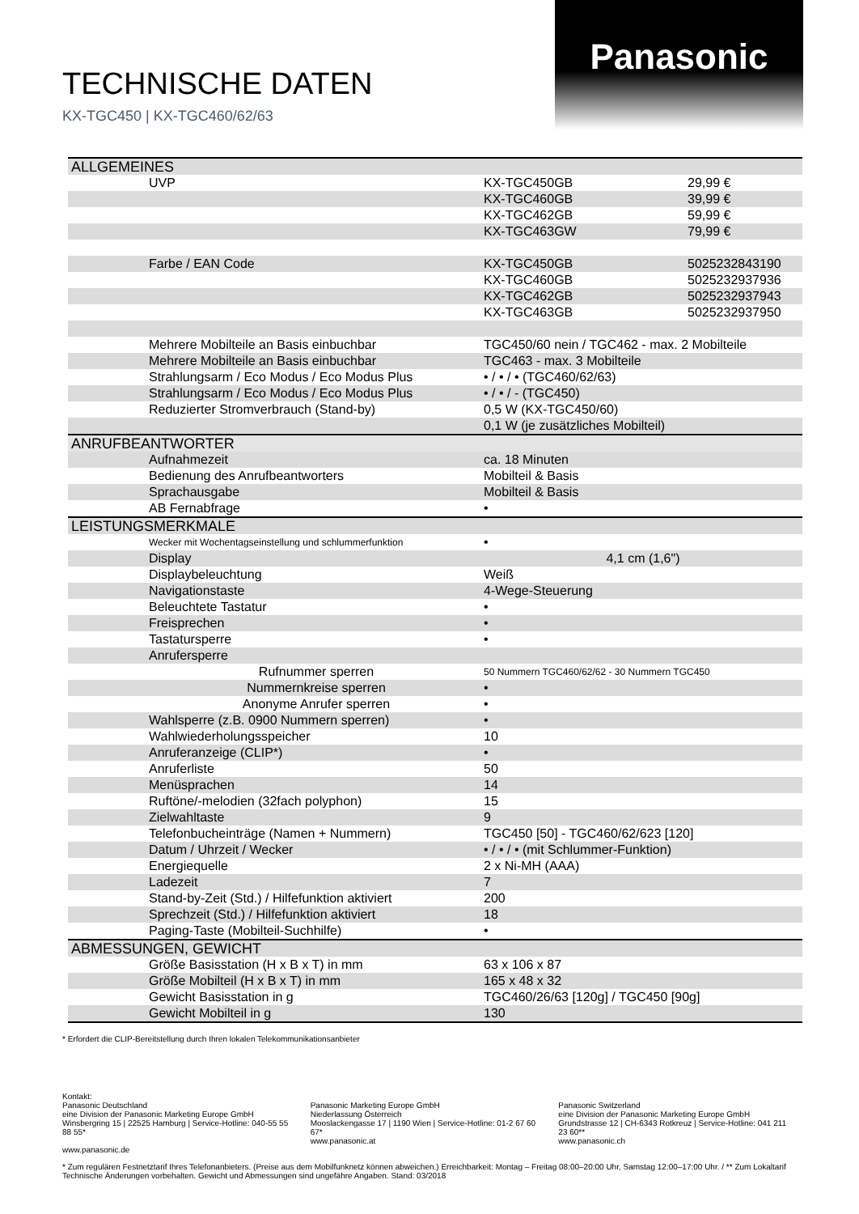Panasonic
TECHNISCHE DATEN
KX-TGC450 | KX-TGC460/62/63
| ALLGEMEINES | | | |
| | UVP | KX-TGC450GB | 29,99 € |
| | | KX-TGC460GB | 39,99 € |
| | | KX-TGC462GB | 59,99 € |
| | | KX-TGC463GW | 79,99 € |
| | Farbe / EAN Code | KX-TGC450GB | 5025232843190 |
| | | KX-TGC460GB | 5025232937936 |
| | | KX-TGC462GB | 5025232937943 |
| | | KX-TGC463GB | 5025232937950 |
| | Mehrere Mobilteile an Basis einbuchbar | TGC450/60 nein / TGC462 - max. 2 Mobilteile | |
| | Mehrere Mobilteile an Basis einbuchbar | TGC463 - max. 3 Mobilteile | |
| | Strahlungsarm / Eco Modus / Eco Modus Plus | • / • / • (TGC460/62/63) | |
| | Strahlungsarm / Eco Modus / Eco Modus Plus | • / • / - (TGC450) | |
| | Reduzierter Stromverbrauch (Stand-by) | 0,5 W (KX-TGC450/60) | |
| | | 0,1 W (je zusätzliches Mobilteil) | |
| ANRUFBEANTWORTER | | | |
| | Aufnahmezeit | ca. 18 Minuten | |
| | Bedienung des Anrufbeantworters | Mobilteil & Basis | |
| | Sprachausgabe | Mobilteil & Basis | |
| | AB Fernabfrage | • | |
| LEISTUNGSMERKMALE | | | |
| | Wecker mit Wochentagseinstellung und schlummerfunktion | • | |
| | Display | 4,1 cm (1,6") | |
| | Displaybeleuchtung | Weiß | |
| | Navigationstaste | 4-Wege-Steuerung | |
| | Beleuchtete Tastatur | • | |
| | Freisprechen | • | |
| | Tastatursperre | • | |
| | Anrufersperre | | |
| | Rufnummer sperren | 50 Nummern TGC460/62/62 - 30 Nummern TGC450 | |
| | Nummernkreise sperren | • | |
| | Anonyme Anrufer sperren | • | |
| | Wahlsperre (z.B. 0900 Nummern sperren) | • | |
| | Wahlwiederholungsspeicher | 10 | |
| | Anruferanzeige (CLIP*) | • | |
| | Anruferliste | 50 | |
| | Menüsprachen | 14 | |
| | Ruftöne/-melodien (32fach polyphon) | 15 | |
| | Zielwahltaste | 9 | |
| | Telefonbucheinträge (Namen + Nummern) | TGC450 [50] - TGC460/62/623 [120] | |
| | Datum / Uhrzeit / Wecker | • / • / • (mit Schlummer-Funktion) | |
| | Energiequelle | 2 x Ni-MH (AAA) | |
| | Ladezeit | 7 | |
| | Stand-by-Zeit (Std.) / Hilfefunktion aktiviert | 200 | |
| | Sprechzeit (Std.) / Hilfefunktion aktiviert | 18 | |
| | Paging-Taste (Mobilteil-Suchhilfe) | • | |
| ABMESSUNGEN, GEWICHT | | | |
| | Größe Basisstation (H x B x T) in mm | 63 x 106 x 87 | |
| | Größe Mobilteil (H x B x T) in mm | 165 x 48 x 32 | |
| | Gewicht Basisstation in g | TGC460/26/63 [120g] / TGC450 [90g] | |
| | Gewicht Mobilteil in g | 130 | |
* Erfordert die CLIP-Bereitstellung durch Ihren lokalen Telekommunikationsanbieter
Kontakt:
Panasonic Deutschland
eine Division der Panasonic Marketing Europe GmbH
Winsbergring 15 | 22525 Hamburg | Service-Hotline: 040-55 55 88 55*
www.panasonic.de
Panasonic Marketing Europe GmbH
Niederlassung Österreich
Mooslackengasse 17 | 1190 Wien | Service-Hotline: 01-2 67 60 67*
www.panasonic.at
Panasonic Switzerland
eine Division der Panasonic Marketing Europe GmbH
Grundstrasse 12 | CH-6343 Rotkreuz | Service-Hotline: 041 211 23 60**
www.panasonic.ch
* Zum regulären Festnetztarif Ihres Telefonanbieters. (Preise aus dem Mobilfunknetz können abweichen.) Erreichbarkeit: Montag – Freitag 08:00–20:00 Uhr, Samstag 12:00–17:00 Uhr. / ** Zum Lokaltarif
Technische Änderungen vorbehalten. Gewicht und Abmessungen sind ungefähre Angaben. Stand: 03/2018